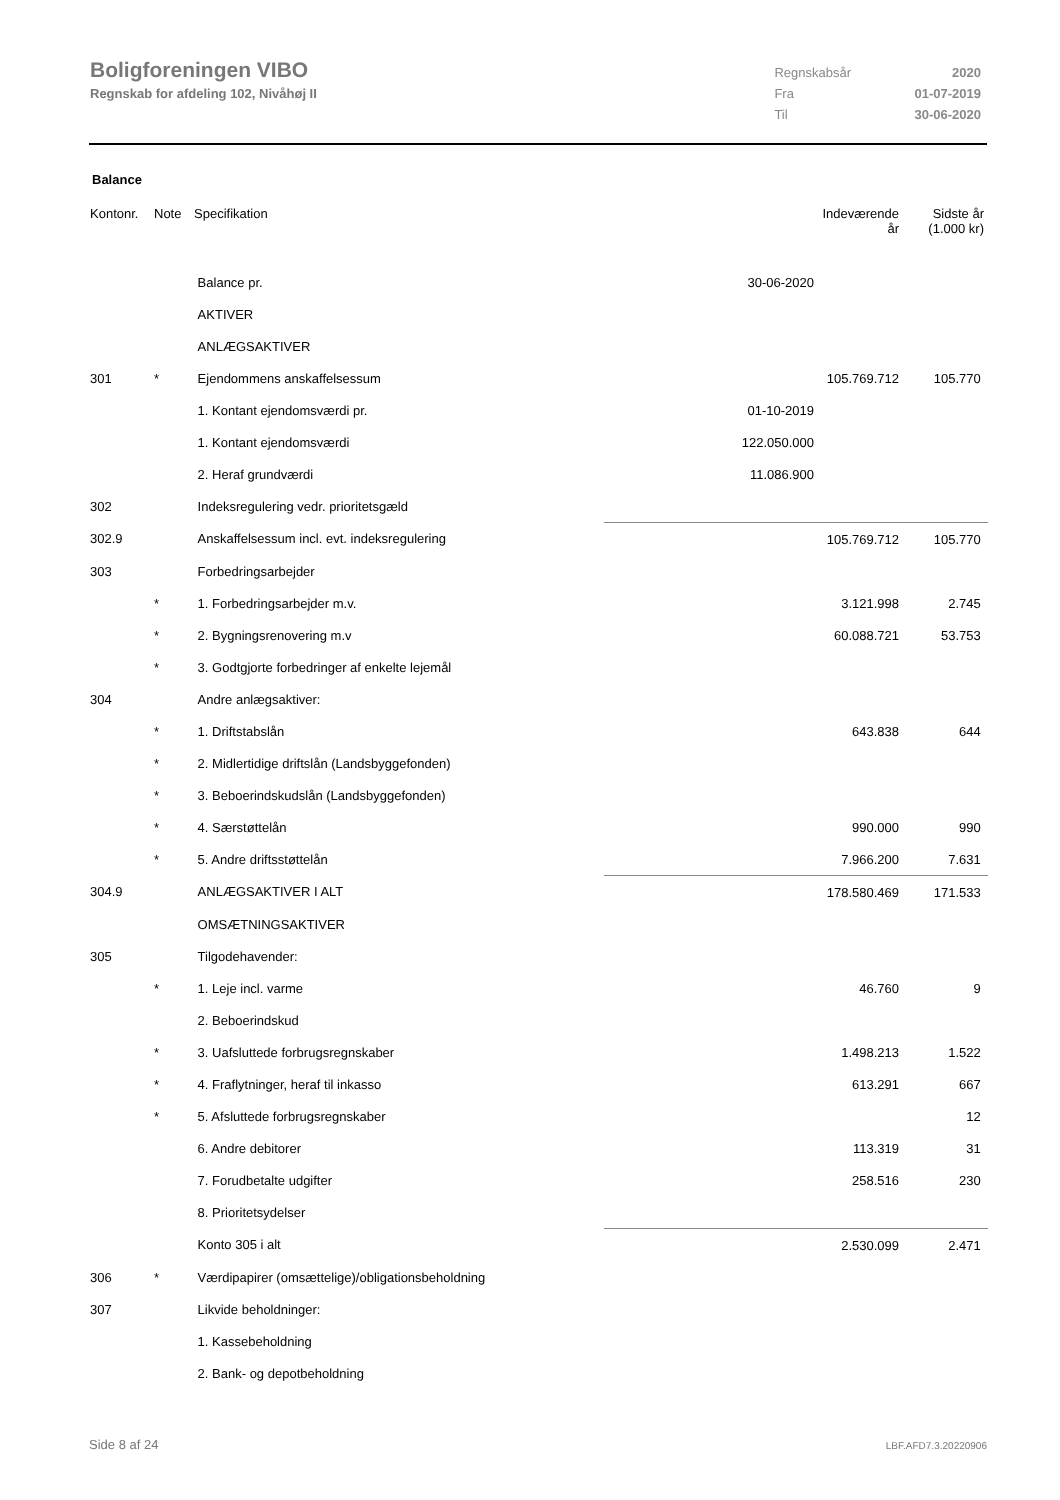Boligforeningen VIBO
Regnskab for afdeling 102, Nivåhøj II
| Regnskabsår | 2020 |
| Fra | 01-07-2019 |
| Til | 30-06-2020 |
Balance
| Kontonr. | Note | Specifikation | | Indeværende år | Sidste år (1.000 kr) |
| --- | --- | --- | --- | --- | --- |
| | | Balance pr. | 30-06-2020 | | |
| | | AKTIVER | | | |
| | | ANLÆGSAKTIVER | | | |
| 301 | * | Ejendommens anskaffelsessum | | 105.769.712 | 105.770 |
| | | 1. Kontant ejendomsværdi pr. | 01-10-2019 | | |
| | | 1. Kontant ejendomsværdi | 122.050.000 | | |
| | | 2. Heraf grundværdi | 11.086.900 | | |
| 302 | | Indeksregulering vedr. prioritetsgæld | | | |
| 302.9 | | Anskaffelsessum incl. evt. indeksregulering | | 105.769.712 | 105.770 |
| 303 | | Forbedringsarbejder | | | |
| | * | 1. Forbedringsarbejder m.v. | | 3.121.998 | 2.745 |
| | * | 2. Bygningsrenovering m.v | | 60.088.721 | 53.753 |
| | * | 3. Godtgjorte forbedringer af enkelte lejemål | | | |
| 304 | | Andre anlægsaktiver: | | | |
| | * | 1. Driftstabslån | | 643.838 | 644 |
| | * | 2. Midlertidige driftslån (Landsbyggefonden) | | | |
| | * | 3. Beboerindskudslån (Landsbyggefonden) | | | |
| | * | 4. Særstøttelån | | 990.000 | 990 |
| | * | 5. Andre driftsstøttelån | | 7.966.200 | 7.631 |
| 304.9 | | ANLÆGSAKTIVER I ALT | | 178.580.469 | 171.533 |
| | | OMSÆTNINGSAKTIVER | | | |
| 305 | | Tilgodehavender: | | | |
| | * | 1. Leje incl. varme | | 46.760 | 9 |
| | | 2. Beboerindskud | | | |
| | * | 3. Uafsluttede forbrugsregnskaber | | 1.498.213 | 1.522 |
| | * | 4. Fraflytninger, heraf til inkasso | | 613.291 | 667 |
| | * | 5. Afsluttede forbrugsregnskaber | | | 12 |
| | | 6. Andre debitorer | | 113.319 | 31 |
| | | 7. Forudbetalte udgifter | | 258.516 | 230 |
| | | 8. Prioritetsydelser | | | |
| | | Konto 305 i alt | | 2.530.099 | 2.471 |
| 306 | * | Værdipapirer (omsættelige)/obligationsbeholdning | | | |
| 307 | | Likvide beholdninger: | | | |
| | | 1. Kassebeholdning | | | |
| | | 2. Bank- og depotbeholdning | | | |
Side 8 af 24 LBF.AFD7.3.20220906